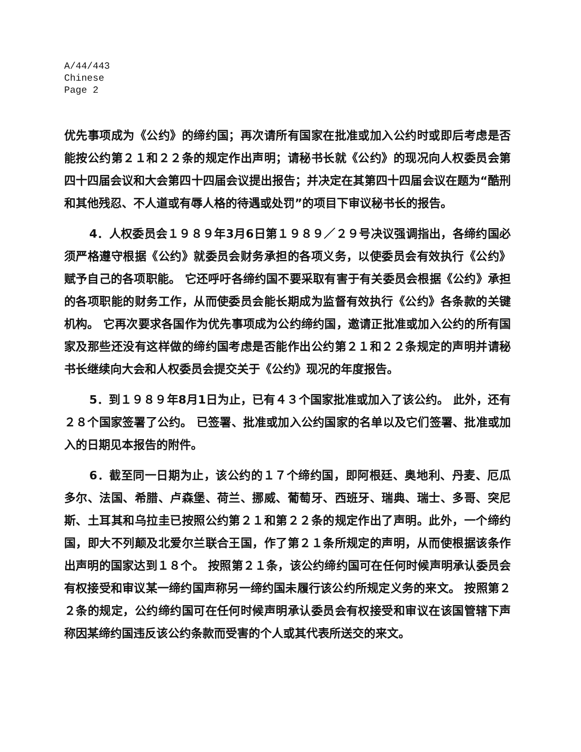A/44/443
Chinese
Page 2
优先事项成为《公约》的缔约国；再次请所有国家在批准或加入公约时或即后考虑是否能按公约第２１和２２条的规定作出声明；请秘书长就《公约》的现况向人权委员会第四十四届会议和大会第四十四届会议提出报告；并决定在其第四十四届会议在题为“酷刑和其他残忍、不人道或有辱人格的待遇或处罚”的项目下审议秘书长的报告。
4．人权委员会１９８９年3月6日第１９８９／２９号决议强调指出，各缔约国必须严格遵守根据《公约》就委员会财务承担的各项义务，以使委员会有效执行《公约》赋予自己的各项职能。 它还呼吁各缔约国不要采取有害于有关委员会根据《公约》承担的各项职能的财务工作，从而使委员会能长期成为监督有效执行《公约》各条款的关键机构。 它再次要求各国作为优先事项成为公约缔约国，邀请正批准或加入公约的所有国家及那些还没有这样做的缔约国考虑是否能作出公约第２１和２２条规定的声明并请秘书长继续向大会和人权委员会提交关于《公约》现况的年度报告。
5．到１９８９年8月1日为止，已有４３个国家批准或加入了该公约。 此外，还有２８个国家签署了公约。 已签署、批准或加入公约国家的名单以及它们签署、批准或加入的日期见本报告的附件。
6．截至同一日期为止，该公约的１７个缔约国，即阿根廷、奥地利、丹麦、厄瓜多尔、法国、希腊、卢森堡、荷兰、挪威、葡萄牙、西班牙、瑞典、瑞士、多哥、突尼斯、土耳其和乌拉圭已按照公约第２１和第２２条的规定作出了声明。此外，一个缔约国，即大不列颠及北爱尔兰联合王国，作了第２１条所规定的声明，从而使根据该条作出声明的国家达到１８个。 按照第２１条，该公约缔约国可在任何时候声明承认委员会有权接受和审议某一缔约国声称另一缔约国未履行该公约所规定义务的来文。 按照第２２条的规定，公约缔约国可在任何时候声明承认委员会有权接受和审议在该国管辖下声称因某缔约国违反该公约条款而受害的个人或其代表所送交的来文。